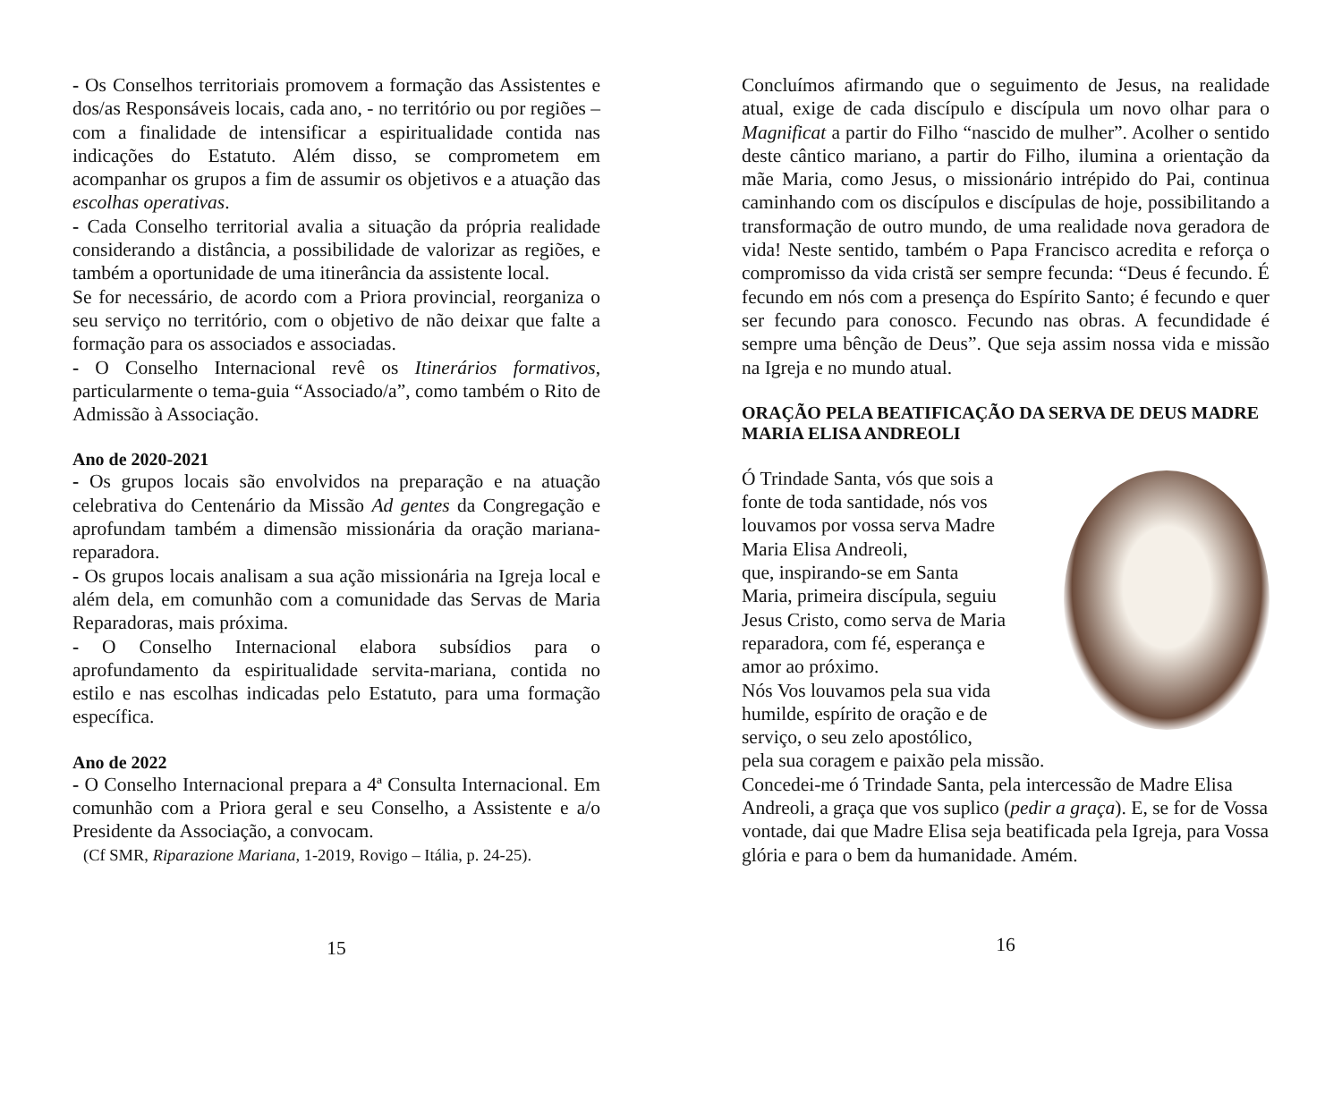- Os Conselhos territoriais promovem a formação das Assistentes e dos/as Responsáveis locais, cada ano, - no território ou por regiões – com a finalidade de intensificar a espiritualidade contida nas indicações do Estatuto. Além disso, se comprometem em acompanhar os grupos a fim de assumir os objetivos e a atuação das escolhas operativas.
- Cada Conselho territorial avalia a situação da própria realidade considerando a distância, a possibilidade de valorizar as regiões, e também a oportunidade de uma itinerância da assistente local.
Se for necessário, de acordo com a Priora provincial, reorganiza o seu serviço no território, com o objetivo de não deixar que falte a formação para os associados e associadas.
- O Conselho Internacional revê os Itinerários formativos, particularmente o tema-guia “Associado/a”, como também o Rito de Admissão à Associação.
Ano de 2020-2021
- Os grupos locais são envolvidos na preparação e na atuação celebrativa do Centenário da Missão Ad gentes da Congregação e aprofundam também a dimensão missionária da oração mariana-reparadora.
- Os grupos locais analisam a sua ação missionária na Igreja local e além dela, em comunhão com a comunidade das Servas de Maria Reparadoras, mais próxima.
- O Conselho Internacional elabora subsídios para o aprofundamento da espiritualidade servita-mariana, contida no estilo e nas escolhas indicadas pelo Estatuto, para uma formação específica.
Ano de 2022
- O Conselho Internacional prepara a 4ª Consulta Internacional. Em comunhão com a Priora geral e seu Conselho, a Assistente e a/o Presidente da Associação, a convocam.
(Cf SMR, Riparazione Mariana, 1-2019, Rovigo – Itália, p. 24-25).
15
Concluímos afirmando que o seguimento de Jesus, na realidade atual, exige de cada discípulo e discípula um novo olhar para o Magnificat a partir do Filho “nascido de mulher”. Acolher o sentido deste cântico mariano, a partir do Filho, ilumina a orientação da mãe Maria, como Jesus, o missionário intrépido do Pai, continua caminhando com os discípulos e discípulas de hoje, possibilitando a transformação de outro mundo, de uma realidade nova geradora de vida! Neste sentido, também o Papa Francisco acredita e reforça o compromisso da vida cristã ser sempre fecunda: “Deus é fecundo. É fecundo em nós com a presença do Espírito Santo; é fecundo e quer ser fecundo para conosco. Fecundo nas obras. A fecundidade é sempre uma bênção de Deus”. Que seja assim nossa vida e missão na Igreja e no mundo atual.
ORAÇÃO PELA BEATIFICAÇÃO DA SERVA DE DEUS MADRE MARIA ELISA ANDREOLI
Ó Trindade Santa, vós que sois a
fonte de toda santidade, nós vos
louvamos por vossa serva Madre
Maria Elisa Andreoli,
que, inspirando-se em Santa
Maria, primeira discípula, seguiu
Jesus Cristo, como serva de Maria
reparadora, com fé, esperança e
amor ao próximo.
Nós Vos louvamos pela sua vida
humilde, espírito de oração e de
serviço, o seu zelo apostólico,
pela sua coragem e paixão pela missão.
Concedei-me ó Trindade Santa, pela intercessão de Madre Elisa Andreoli, a graça que vos suplico (pedir a graça). E, se for de Vossa vontade, dai que Madre Elisa seja beatificada pela Igreja, para Vossa glória e para o bem da humanidade. Amém.
16